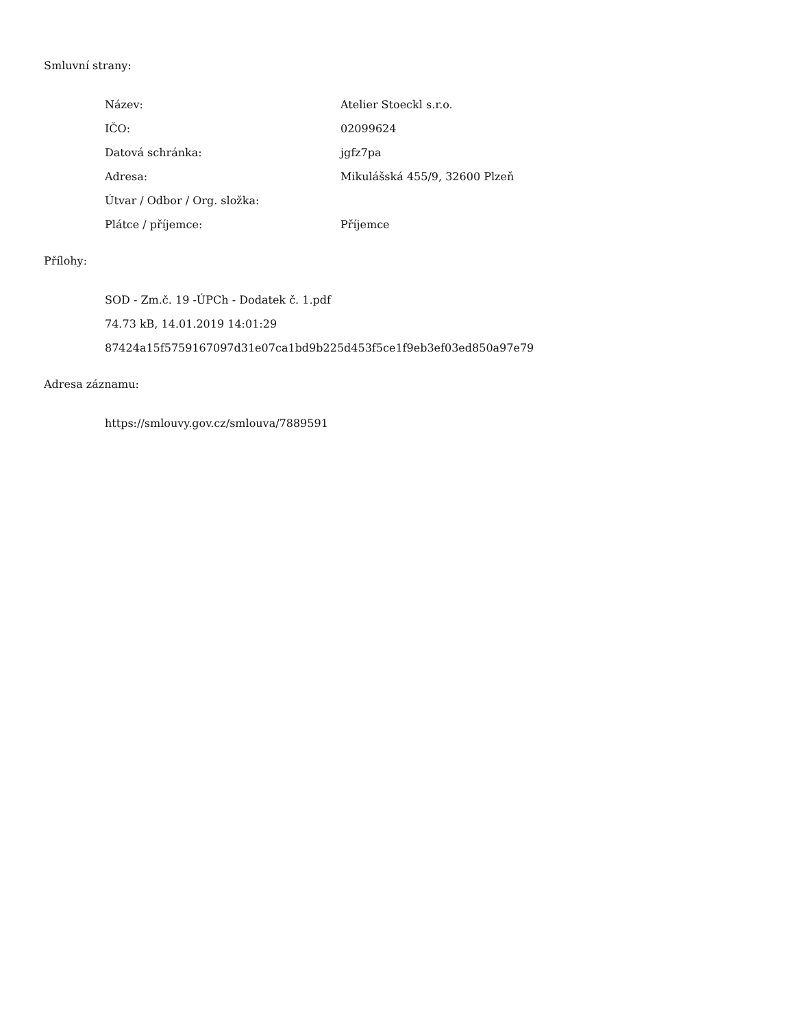Smluvní strany:
| Název: | Atelier Stoeckl s.r.o. |
| IČO: | 02099624 |
| Datová schránka: | jgfz7pa |
| Adresa: | Mikulášská 455/9, 32600 Plzeň |
| Útvar / Odbor / Org. složka: | |
| Plátce / příjemce: | Příjemce |
Přílohy:
SOD - Zm.č. 19 -ÚPCh - Dodatek č. 1.pdf
74.73 kB, 14.01.2019 14:01:29
87424a15f5759167097d31e07ca1bd9b225d453f5ce1f9eb3ef03ed850a97e79
Adresa záznamu:
https://smlouvy.gov.cz/smlouva/7889591